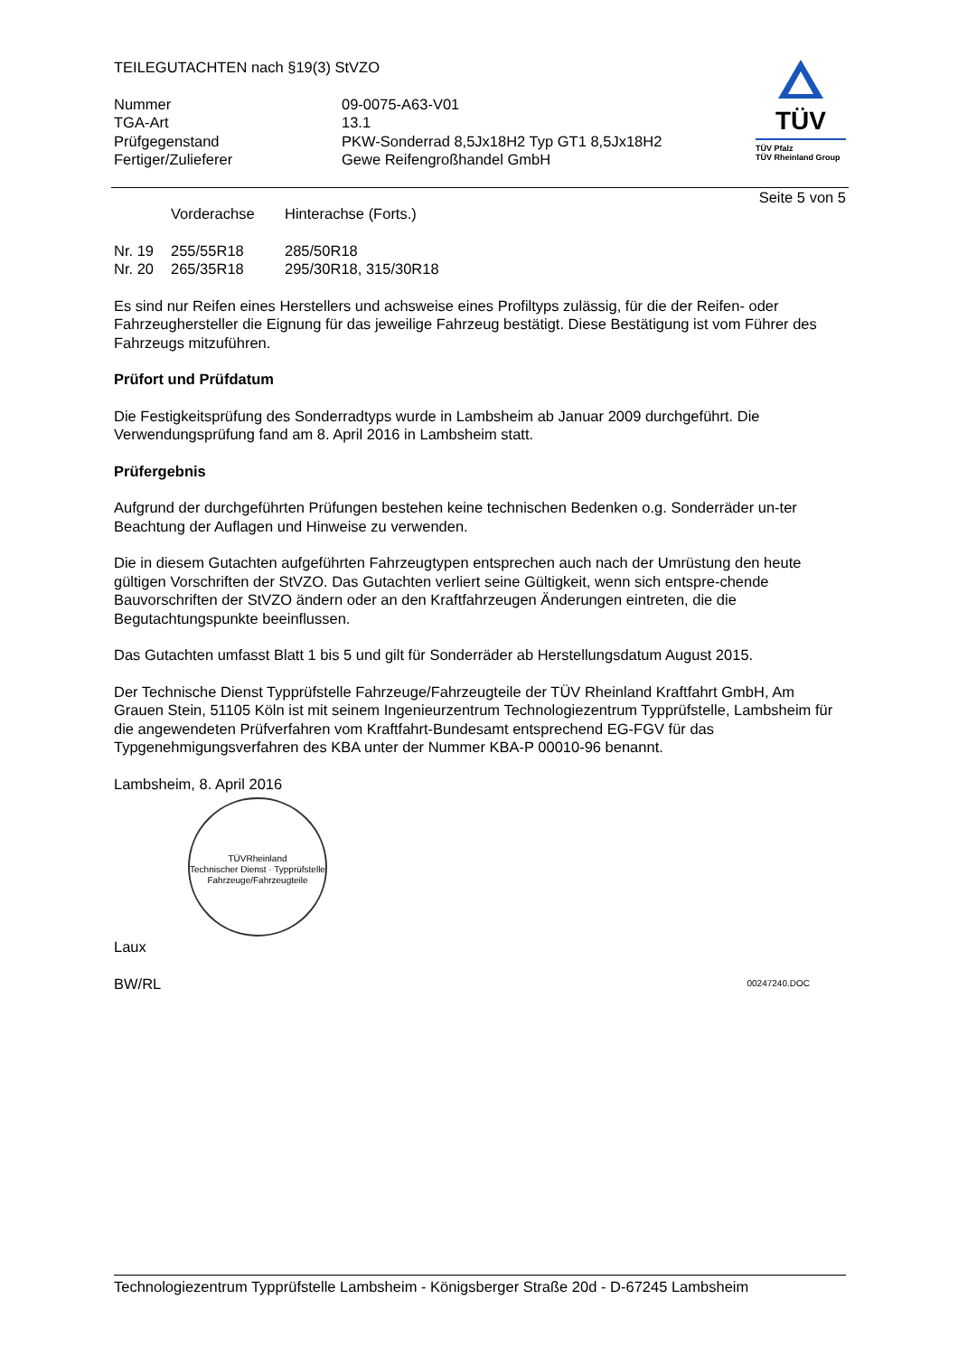TEILEGUTACHTEN nach §19(3) StVZO
| Nummer | 09-0075-A63-V01 |
| TGA-Art | 13.1 |
| Prüfgegenstand | PKW-Sonderrad 8,5Jx18H2 Typ GT1 8,5Jx18H2 |
| Fertiger/Zulieferer | Gewe Reifengroßhandel GmbH |
TÜV
TÜV Pfalz
TÜV Rheinland Group
Seite 5 von 5
| | Vorderachse | Hinterachse (Forts.) |
| Nr. 19 | 255/55R18 | 285/50R18 |
| Nr. 20 | 265/35R18 | 295/30R18, 315/30R18 |
Es sind nur Reifen eines Herstellers und achsweise eines Profiltyps zulässig, für die der Reifen- oder Fahrzeughersteller die Eignung für das jeweilige Fahrzeug bestätigt. Diese Bestätigung ist vom Führer des Fahrzeugs mitzuführen.
Prüfort und Prüfdatum
Die Festigkeitsprüfung des Sonderradtyps wurde in Lambsheim ab Januar 2009 durchgeführt. Die Verwendungsprüfung fand am 8. April 2016 in Lambsheim statt.
Prüfergebnis
Aufgrund der durchgeführten Prüfungen bestehen keine technischen Bedenken o.g. Sonderräder un-ter Beachtung der Auflagen und Hinweise zu verwenden.
Die in diesem Gutachten aufgeführten Fahrzeugtypen entsprechen auch nach der Umrüstung den heute gültigen Vorschriften der StVZO. Das Gutachten verliert seine Gültigkeit, wenn sich entspre-chende Bauvorschriften der StVZO ändern oder an den Kraftfahrzeugen Änderungen eintreten, die die Begutachtungspunkte beeinflussen.
Das Gutachten umfasst Blatt 1 bis 5 und gilt für Sonderräder ab Herstellungsdatum August 2015.
Der Technische Dienst Typprüfstelle Fahrzeuge/Fahrzeugteile der TÜV Rheinland Kraftfahrt GmbH, Am Grauen Stein, 51105 Köln ist mit seinem Ingenieurzentrum Technologiezentrum Typprüfstelle, Lambsheim für die angewendeten Prüfverfahren vom Kraftfahrt-Bundesamt entsprechend EG-FGV für das Typgenehmigungsverfahren des KBA unter der Nummer KBA-P 00010-96 benannt.
Lambsheim, 8. April 2016
TÜVRheinland
Technischer Dienst · Typprüfstelle Fahrzeuge/Fahrzeugteile
Laux
BW/RL 00247240.DOC
Technologiezentrum Typprüfstelle Lambsheim - Königsberger Straße 20d - D-67245 Lambsheim